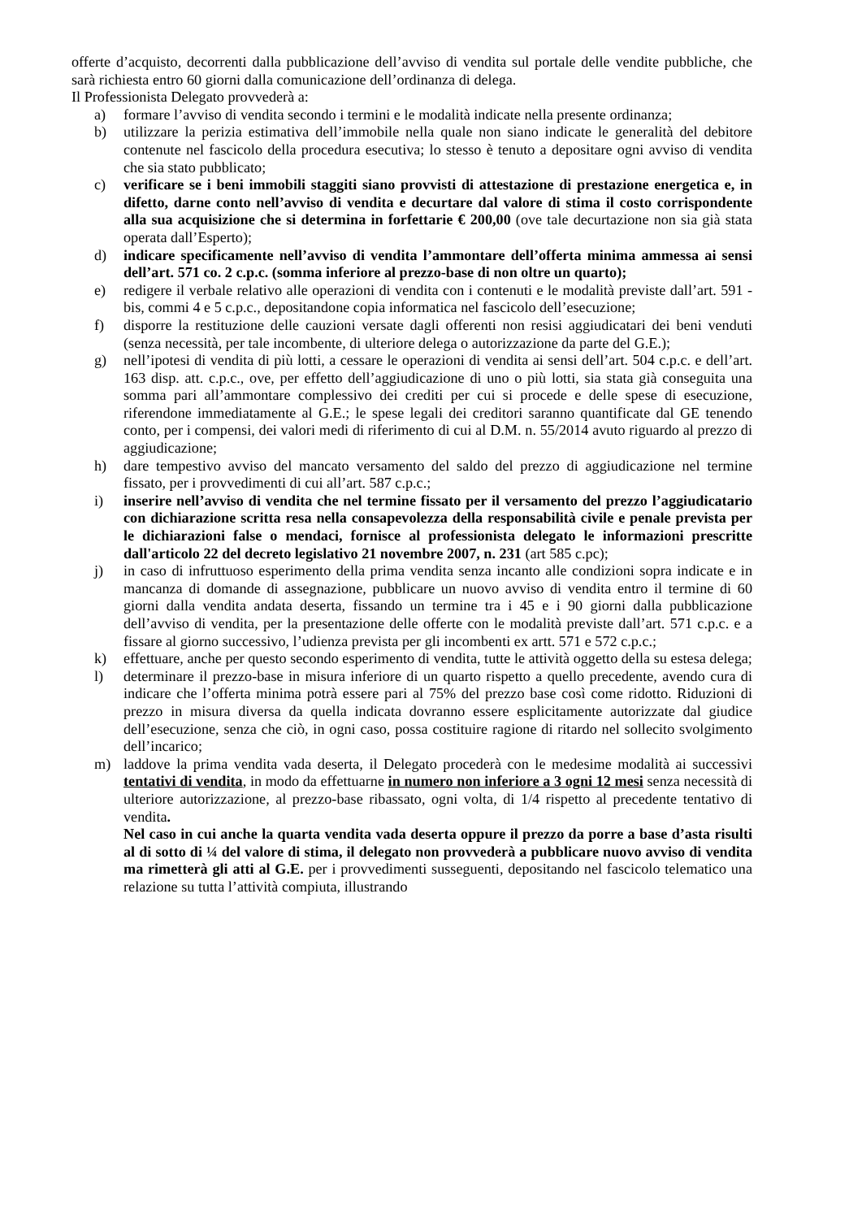offerte d’acquisto, decorrenti dalla pubblicazione dell’avviso di vendita sul portale delle vendite pubbliche, che sarà richiesta entro 60 giorni dalla comunicazione dell’ordinanza di delega.
Il Professionista Delegato provvederà a:
a) formare l’avviso di vendita secondo i termini e le modalità indicate nella presente ordinanza;
b) utilizzare la perizia estimativa dell’immobile nella quale non siano indicate le generalità del debitore contenute nel fascicolo della procedura esecutiva; lo stesso è tenuto a depositare ogni avviso di vendita che sia stato pubblicato;
c) verificare se i beni immobili staggiti siano provvisti di attestazione di prestazione energetica e, in difetto, darne conto nell’avviso di vendita e decurtare dal valore di stima il costo corrispondente alla sua acquisizione che si determina in forfettarie € 200,00 (ove tale decurtazione non sia già stata operata dall’Esperto);
d) indicare specificamente nell’avviso di vendita l’ammontare dell’offerta minima ammessa ai sensi dell’art. 571 co. 2 c.p.c. (somma inferiore al prezzo-base di non oltre un quarto);
e) redigere il verbale relativo alle operazioni di vendita con i contenuti e le modalità previste dall’art. 591 - bis, commi 4 e 5 c.p.c., depositandone copia informatica nel fascicolo dell’esecuzione;
f) disporre la restituzione delle cauzioni versate dagli offerenti non resisi aggiudicatari dei beni venduti (senza necessità, per tale incombente, di ulteriore delega o autorizzazione da parte del G.E.);
g) nell’ipotesi di vendita di più lotti, a cessare le operazioni di vendita ai sensi dell’art. 504 c.p.c. e dell’art. 163 disp. att. c.p.c., ove, per effetto dell’aggiudicazione di uno o più lotti, sia stata già conseguita una somma pari all’ammontare complessivo dei crediti per cui si procede e delle spese di esecuzione, riferendone immediatamente al G.E.; le spese legali dei creditori saranno quantificate dal GE tenendo conto, per i compensi, dei valori medi di riferimento di cui al D.M. n. 55/2014 avuto riguardo al prezzo di aggiudicazione;
h) dare tempestivo avviso del mancato versamento del saldo del prezzo di aggiudicazione nel termine fissato, per i provvedimenti di cui all’art. 587 c.p.c.;
i) inserire nell’avviso di vendita che nel termine fissato per il versamento del prezzo l’aggiudicatario con dichiarazione scritta resa nella consapevolezza della responsabilità civile e penale prevista per le dichiarazioni false o mendaci, fornisce al professionista delegato le informazioni prescritte dall'articolo 22 del decreto legislativo 21 novembre 2007, n. 231 (art 585 c.pc);
j) in caso di infruttuoso esperimento della prima vendita senza incanto alle condizioni sopra indicate e in mancanza di domande di assegnazione, pubblicare un nuovo avviso di vendita entro il termine di 60 giorni dalla vendita andata deserta, fissando un termine tra i 45 e i 90 giorni dalla pubblicazione dell’avviso di vendita, per la presentazione delle offerte con le modalità previste dall’art. 571 c.p.c. e a fissare al giorno successivo, l’udienza prevista per gli incombenti ex artt. 571 e 572 c.p.c.;
k) effettuare, anche per questo secondo esperimento di vendita, tutte le attività oggetto della su estesa delega;
l) determinare il prezzo-base in misura inferiore di un quarto rispetto a quello precedente, avendo cura di indicare che l’offerta minima potrà essere pari al 75% del prezzo base così come ridotto. Riduzioni di prezzo in misura diversa da quella indicata dovranno essere esplicitamente autorizzate dal giudice dell’esecuzione, senza che ciò, in ogni caso, possa costituire ragione di ritardo nel sollecito svolgimento dell’incarico;
m) laddove la prima vendita vada deserta, il Delegato procederà con le medesime modalità ai successivi tentativi di vendita, in modo da effettuarne in numero non inferiore a 3 ogni 12 mesi senza necessità di ulteriore autorizzazione, al prezzo-base ribassato, ogni volta, di 1/4 rispetto al precedente tentativo di vendita.
Nel caso in cui anche la quarta vendita vada deserta oppure il prezzo da porre a base d’asta risulti al di sotto di ¼ del valore di stima, il delegato non provvederà a pubblicare nuovo avviso di vendita ma rimetterà gli atti al G.E. per i provvedimenti susseguenti, depositando nel fascicolo telematico una relazione su tutta l’attività compiuta, illustrando